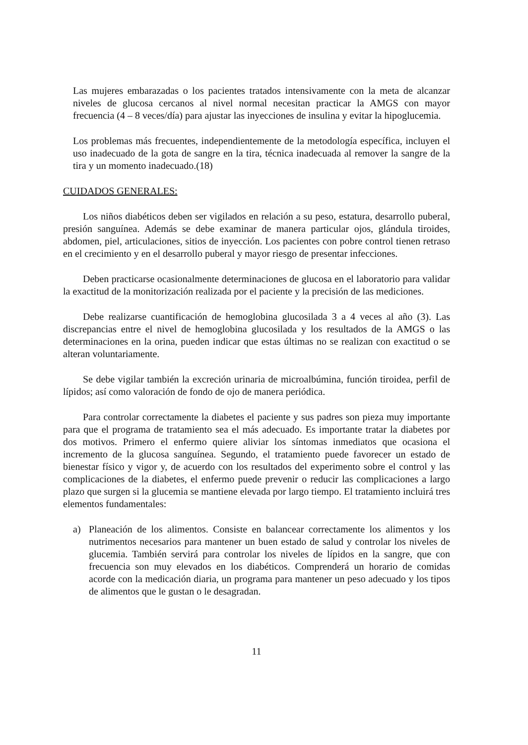Las mujeres embarazadas o los pacientes tratados intensivamente con la meta de alcanzar niveles de glucosa cercanos al nivel normal necesitan practicar la AMGS con mayor frecuencia (4 – 8 veces/día) para ajustar las inyecciones de insulina y evitar la hipoglucemia.
Los problemas más frecuentes, independientemente de la metodología específica, incluyen el uso inadecuado de la gota de sangre en la tira, técnica inadecuada al remover la sangre de la tira y un momento inadecuado.(18)
CUIDADOS GENERALES:
Los niños diabéticos deben ser vigilados en relación a su peso, estatura, desarrollo puberal, presión sanguínea. Además se debe examinar de manera particular ojos, glándula tiroides, abdomen, piel, articulaciones, sitios de inyección. Los pacientes con pobre control tienen retraso en el crecimiento y en el desarrollo puberal y mayor riesgo de presentar infecciones.
Deben practicarse ocasionalmente determinaciones de glucosa en el laboratorio para validar la exactitud de la monitorización realizada por el paciente y la precisión de las mediciones.
Debe realizarse cuantificación de hemoglobina glucosilada 3 a 4 veces al año (3). Las discrepancias entre el nivel de hemoglobina glucosilada y los resultados de la AMGS o las determinaciones en la orina, pueden indicar que estas últimas no se realizan con exactitud o se alteran voluntariamente.
Se debe vigilar también la excreción urinaria de microalbúmina, función tiroidea, perfil de lípidos; así como valoración de fondo de ojo de manera periódica.
Para controlar correctamente la diabetes el paciente y sus padres son pieza muy importante para que el programa de tratamiento sea el más adecuado. Es importante tratar la diabetes por dos motivos. Primero el enfermo quiere aliviar los síntomas inmediatos que ocasiona el incremento de la glucosa sanguínea. Segundo, el tratamiento puede favorecer un estado de bienestar físico y vigor y, de acuerdo con los resultados del experimento sobre el control y las complicaciones de la diabetes, el enfermo puede prevenir o reducir las complicaciones a largo plazo que surgen si la glucemia se mantiene elevada por largo tiempo. El tratamiento incluirá tres elementos fundamentales:
a) Planeación de los alimentos. Consiste en balancear correctamente los alimentos y los nutrimentos necesarios para mantener un buen estado de salud y controlar los niveles de glucemia. También servirá para controlar los niveles de lípidos en la sangre, que con frecuencia son muy elevados en los diabéticos. Comprenderá un horario de comidas acorde con la medicación diaria, un programa para mantener un peso adecuado y los tipos de alimentos que le gustan o le desagradan.
11